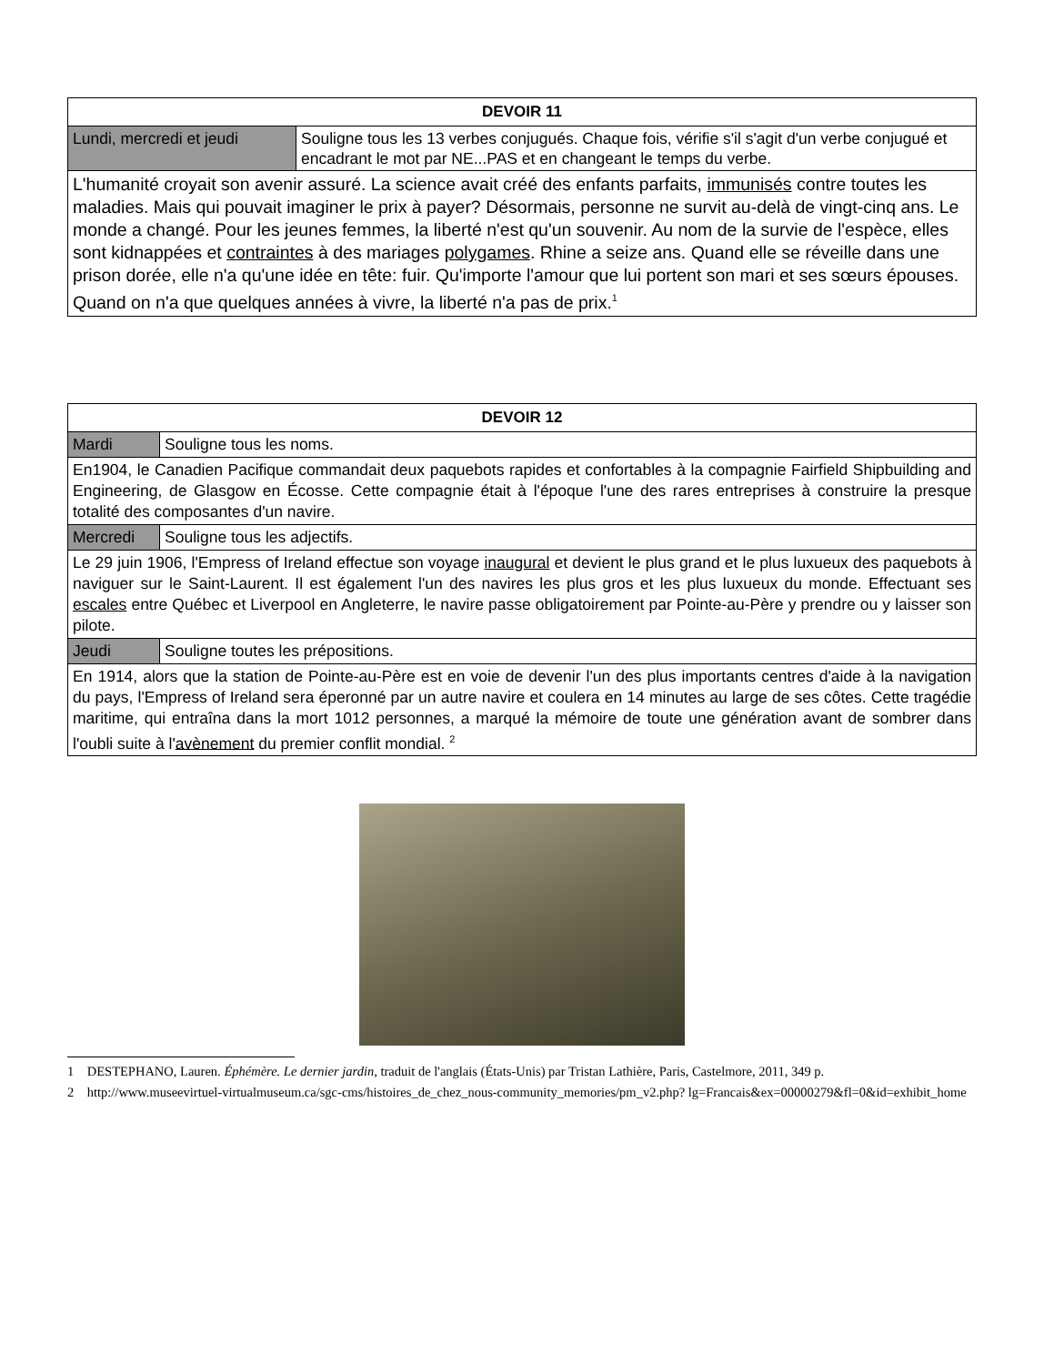| DEVOIR 11 | |
| --- | --- |
| Lundi, mercredi et jeudi | Souligne tous les 13 verbes conjugués. Chaque fois, vérifie s'il s'agit d'un verbe conjugué et encadrant le mot par NE...PAS et en changeant le temps du verbe. |
| L'humanité croyait son avenir assuré. La science avait créé des enfants parfaits, immunisés contre toutes les maladies. Mais qui pouvait imaginer le prix à payer? Désormais, personne ne survit au-delà de vingt-cinq ans. Le monde a changé. Pour les jeunes femmes, la liberté n'est qu'un souvenir. Au nom de la survie de l'espèce, elles sont kidnappées et contraintes à des mariages polygames . Rhine a seize ans. Quand elle se réveille dans une prison dorée, elle n'a qu'une idée en tête: fuir. Qu'importe l'amour que lui portent son mari et ses sœurs épouses. Quand on n'a que quelques années à vivre, la liberté n'a pas de prix.<sup>1</sup> | |
| DEVOIR 12 | |
| --- | --- |
| Mardi | Souligne tous les noms. |
| En1904, le Canadien Pacifique commandait deux paquebots rapides et confortables à la compagnie Fairfield Shipbuilding and Engineering, de Glasgow en Écosse. Cette compagnie était à l'époque l'une des rares entreprises à construire la presque totalité des composantes d'un navire. | |
| Mercredi | Souligne tous les adjectifs. |
| Le 29 juin 1906, l'Empress of Ireland effectue son voyage inaugural et devient le plus grand et le plus luxueux des paquebots à naviguer sur le Saint-Laurent. Il est également l'un des navires les plus gros et les plus luxueux du monde. Effectuant ses escales entre Québec et Liverpool en Angleterre, le navire passe obligatoirement par Pointe-au-Père y prendre ou y laisser son pilote. | |
| Jeudi | Souligne toutes les prépositions. |
| En 1914, alors que la station de Pointe-au-Père est en voie de devenir l'un des plus importants centres d'aide à la navigation du pays, l'Empress of Ireland sera éperonné par un autre navire et coulera en 14 minutes au large de ses côtes. Cette tragédie maritime, qui entraîna dans la mort 1012 personnes, a marqué la mémoire de toute une génération avant de sombrer dans l'oubli suite à l' avènement du premier conflit mondial. <sup>2</sup> | |
1 DESTEPHANO, Lauren. Éphémère. Le dernier jardin, traduit de l'anglais (États-Unis) par Tristan Lathière, Paris, Castelmore, 2011, 349 p.
2 http://www.museevirtuel-virtualmuseum.ca/sgc-cms/histoires_de_chez_nous-community_memories/pm_v2.php? lg=Francais&ex=00000279&fl=0&id=exhibit_home